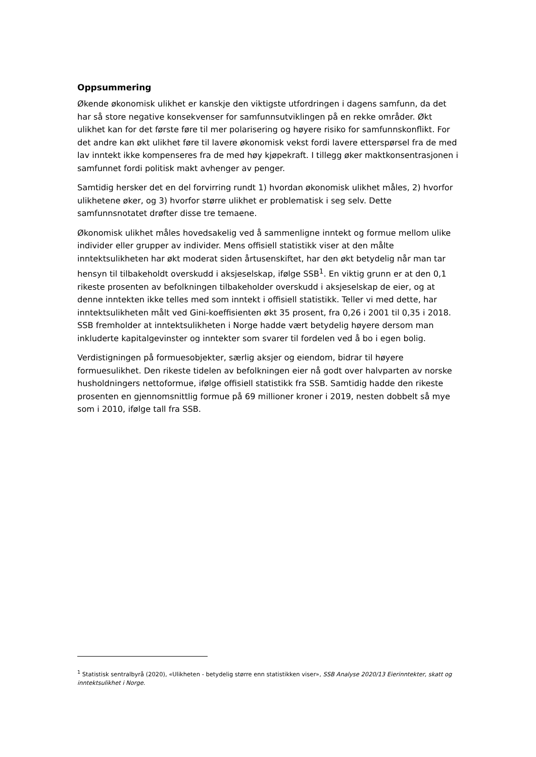Oppsummering
Økende økonomisk ulikhet er kanskje den viktigste utfordringen i dagens samfunn, da det har så store negative konsekvenser for samfunnsutviklingen på en rekke områder. Økt ulikhet kan for det første føre til mer polarisering og høyere risiko for samfunnskonflikt. For det andre kan økt ulikhet føre til lavere økonomisk vekst fordi lavere etterspørsel fra de med lav inntekt ikke kompenseres fra de med høy kjøpekraft. I tillegg øker maktkonsentrasjonen i samfunnet fordi politisk makt avhenger av penger.
Samtidig hersker det en del forvirring rundt 1) hvordan økonomisk ulikhet måles, 2) hvorfor ulikhetene øker, og 3) hvorfor større ulikhet er problematisk i seg selv. Dette samfunnsnotatet drøfter disse tre temaene.
Økonomisk ulikhet måles hovedsakelig ved å sammenligne inntekt og formue mellom ulike individer eller grupper av individer. Mens offisiell statistikk viser at den målte inntektsulikheten har økt moderat siden årtusenskiftet, har den økt betydelig når man tar hensyn til tilbakeholdt overskudd i aksjeselskap, ifølge SSB<sup>1</sup>. En viktig grunn er at den 0,1 rikeste prosenten av befolkningen tilbakeholder overskudd i aksjeselskap de eier, og at denne inntekten ikke telles med som inntekt i offisiell statistikk. Teller vi med dette, har inntektsulikheten målt ved Gini-koeffisienten økt 35 prosent, fra 0,26 i 2001 til 0,35 i 2018. SSB fremholder at inntektsulikheten i Norge hadde vært betydelig høyere dersom man inkluderte kapitalgevinster og inntekter som svarer til fordelen ved å bo i egen bolig.
Verdistigningen på formuesobjekter, særlig aksjer og eiendom, bidrar til høyere formuesulikhet. Den rikeste tidelen av befolkningen eier nå godt over halvparten av norske husholdningers nettoformue, ifølge offisiell statistikk fra SSB. Samtidig hadde den rikeste prosenten en gjennomsnittlig formue på 69 millioner kroner i 2019, nesten dobbelt så mye som i 2010, ifølge tall fra SSB.
<sup>1</sup> Statistisk sentralbyrå (2020), «Ulikheten - betydelig større enn statistikken viser», SSB Analyse 2020/13 Eierinntekter, skatt og inntektsulikhet i Norge.